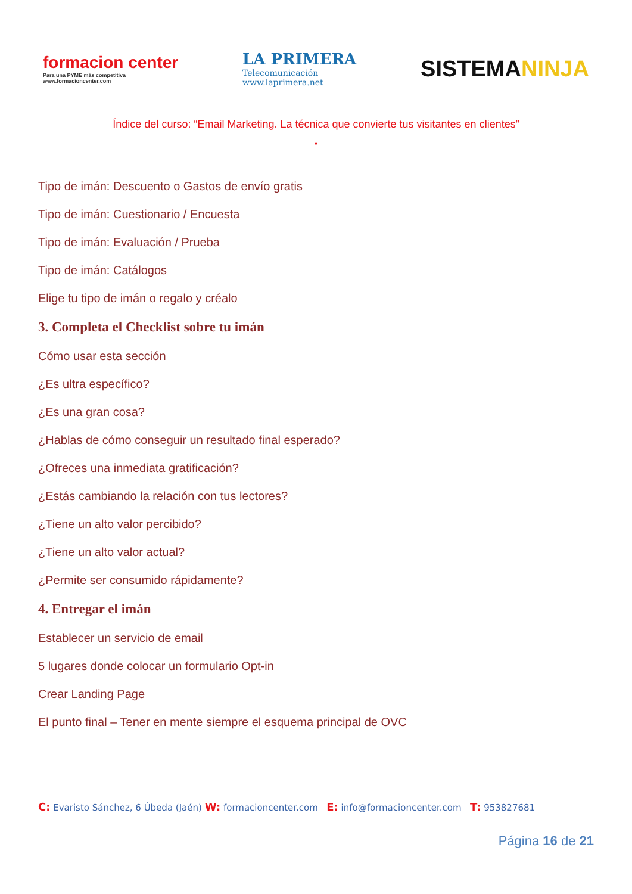formacion center
Para una PYME más competitiva
www.formacioncenter.com
LA PRIMERA
Telecomunicación
www.laprimera.net
SISTEMANINJA
Índice del curso: “Email Marketing. La técnica que convierte tus visitantes en clientes”
”
Tipo de imán: Descuento o Gastos de envío gratis
Tipo de imán: Cuestionario / Encuesta
Tipo de imán: Evaluación / Prueba
Tipo de imán: Catálogos
Elige tu tipo de imán o regalo y créalo
3. Completa el Checklist sobre tu imán
Cómo usar esta sección
¿Es ultra específico?
¿Es una gran cosa?
¿Hablas de cómo conseguir un resultado final esperado?
¿Ofreces una inmediata gratificación?
¿Estás cambiando la relación con tus lectores?
¿Tiene un alto valor percibido?
¿Tiene un alto valor actual?
¿Permite ser consumido rápidamente?
4. Entregar el imán
Establecer un servicio de email
5 lugares donde colocar un formulario Opt-in
Crear Landing Page
El punto final – Tener en mente siempre el esquema principal de OVC
C: Evaristo Sánchez, 6 Úbeda (Jaén) W: formacioncenter.com E: info@formacioncenter.com T: 953827681
Página 16 de 21